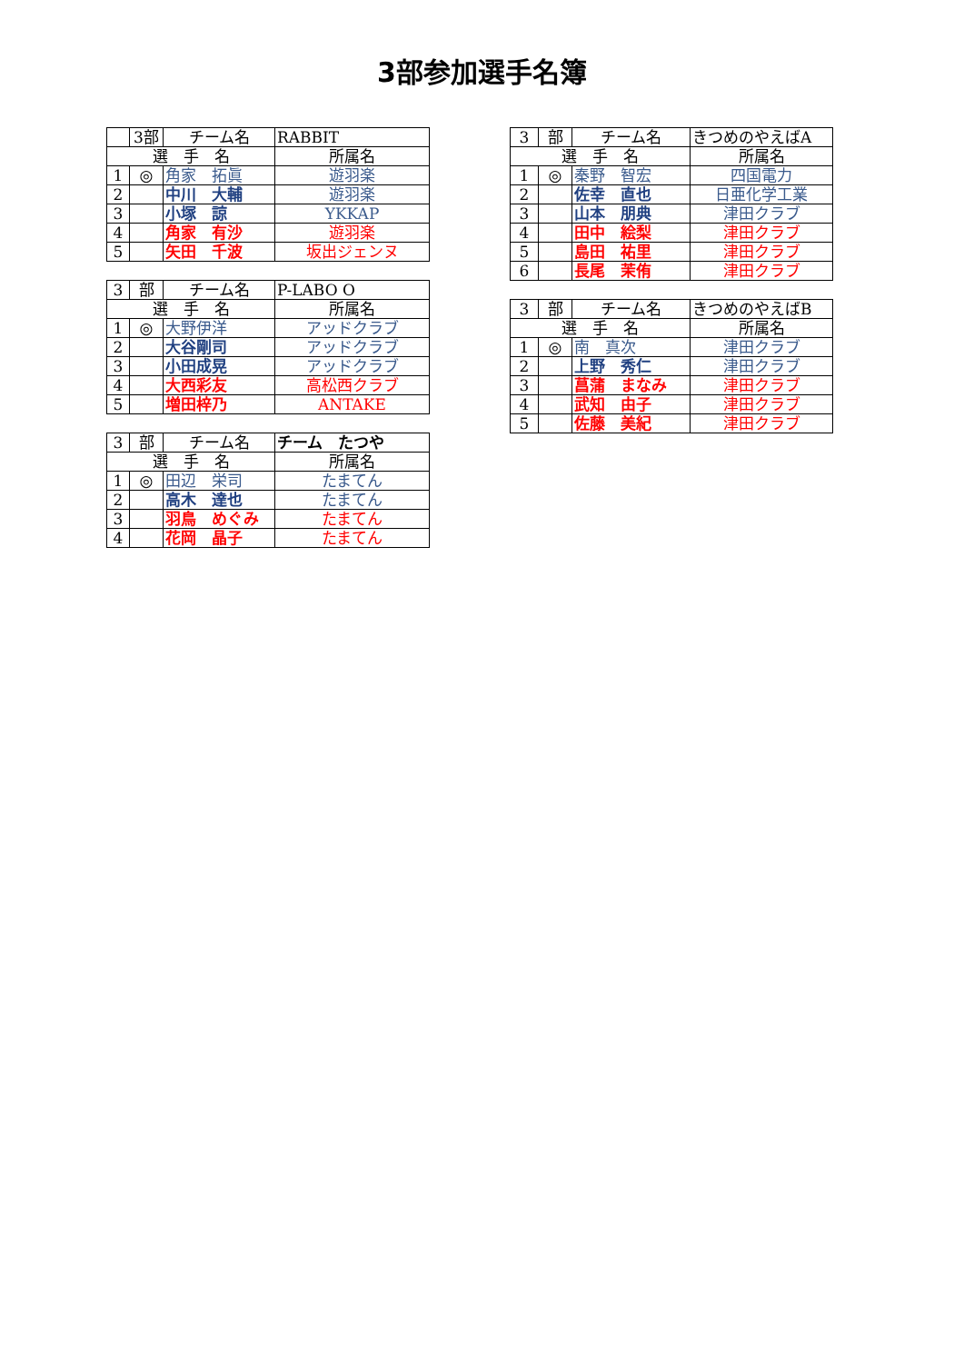3部参加選手名簿
| | 3部 | チーム名 | RABBIT |
| 選 手 名 | | | 所属名 |
| 1 | ◎ | 角家 拓眞 | 遊羽楽 |
| 2 | | 中川 大輔 | 遊羽楽 |
| 3 | | 小塚 諒 | YKKAP |
| 4 | | 角家 有沙 | 遊羽楽 |
| 5 | | 矢田 千波 | 坂出ジェンヌ |
| 3 | 部 | チーム名 | P-LABO O |
| 選 手 名 | | | 所属名 |
| 1 | ◎ | 大野伊洋 | アッドクラブ |
| 2 | | 大谷剛司 | アッドクラブ |
| 3 | | 小田成晃 | アッドクラブ |
| 4 | | 大西彩友 | 高松西クラブ |
| 5 | | 増田梓乃 | ANTAKE |
| 3 | 部 | チーム名 | チーム たつや |
| 選 手 名 | | | 所属名 |
| 1 | ◎ | 田辺 栄司 | たまてん |
| 2 | | 高木 達也 | たまてん |
| 3 | | 羽鳥 めぐみ | たまてん |
| 4 | | 花岡 晶子 | たまてん |
| 3 | 部 | チーム名 | きつめのやえばA |
| 選 手 名 | | | 所属名 |
| 1 | ◎ | 秦野 智宏 | 四国電力 |
| 2 | | 佐幸 直也 | 日亜化学工業 |
| 3 | | 山本 朋典 | 津田クラブ |
| 4 | | 田中 絵梨 | 津田クラブ |
| 5 | | 島田 祐里 | 津田クラブ |
| 6 | | 長尾 茉侑 | 津田クラブ |
| 3 | 部 | チーム名 | きつめのやえばB |
| 選 手 名 | | | 所属名 |
| 1 | ◎ | 南 真次 | 津田クラブ |
| 2 | | 上野 秀仁 | 津田クラブ |
| 3 | | 菖蒲 まなみ | 津田クラブ |
| 4 | | 武知 由子 | 津田クラブ |
| 5 | | 佐藤 美紀 | 津田クラブ |